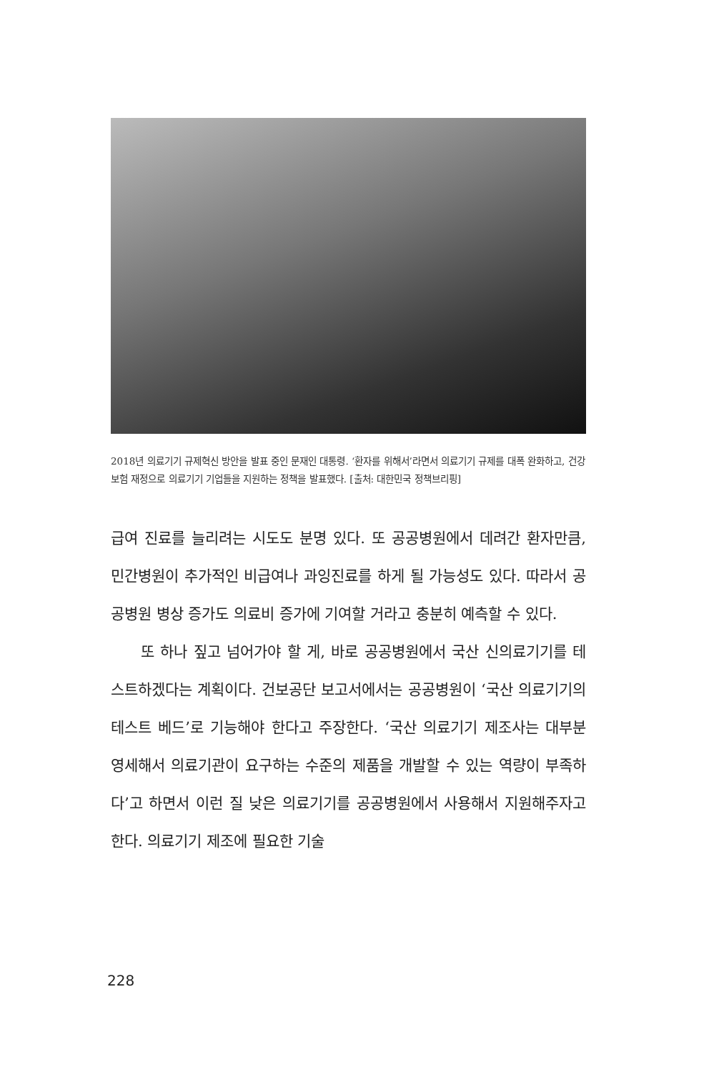2018년 의료기기 규제혁신 방안을 발표 중인 문재인 대통령. ‘환자를 위해서’라면서 의료기기 규제를 대폭 완화하고, 건강보험 재정으로 의료기기 기업들을 지원하는 정책을 발표했다. [출처: 대한민국 정책브리핑]
급여 진료를 늘리려는 시도도 분명 있다. 또 공공병원에서 데려간 환자만큼, 민간병원이 추가적인 비급여나 과잉진료를 하게 될 가능성도 있다. 따라서 공공병원 병상 증가도 의료비 증가에 기여할 거라고 충분히 예측할 수 있다.
또 하나 짚고 넘어가야 할 게, 바로 공공병원에서 국산 신의료기기를 테스트하겠다는 계획이다. 건보공단 보고서에서는 공공병원이 ‘국산 의료기기의 테스트 베드’로 기능해야 한다고 주장한다. ‘국산 의료기기 제조사는 대부분 영세해서 의료기관이 요구하는 수준의 제품을 개발할 수 있는 역량이 부족하다’고 하면서 이런 질 낮은 의료기기를 공공병원에서 사용해서 지원해주자고 한다. 의료기기 제조에 필요한 기술
228